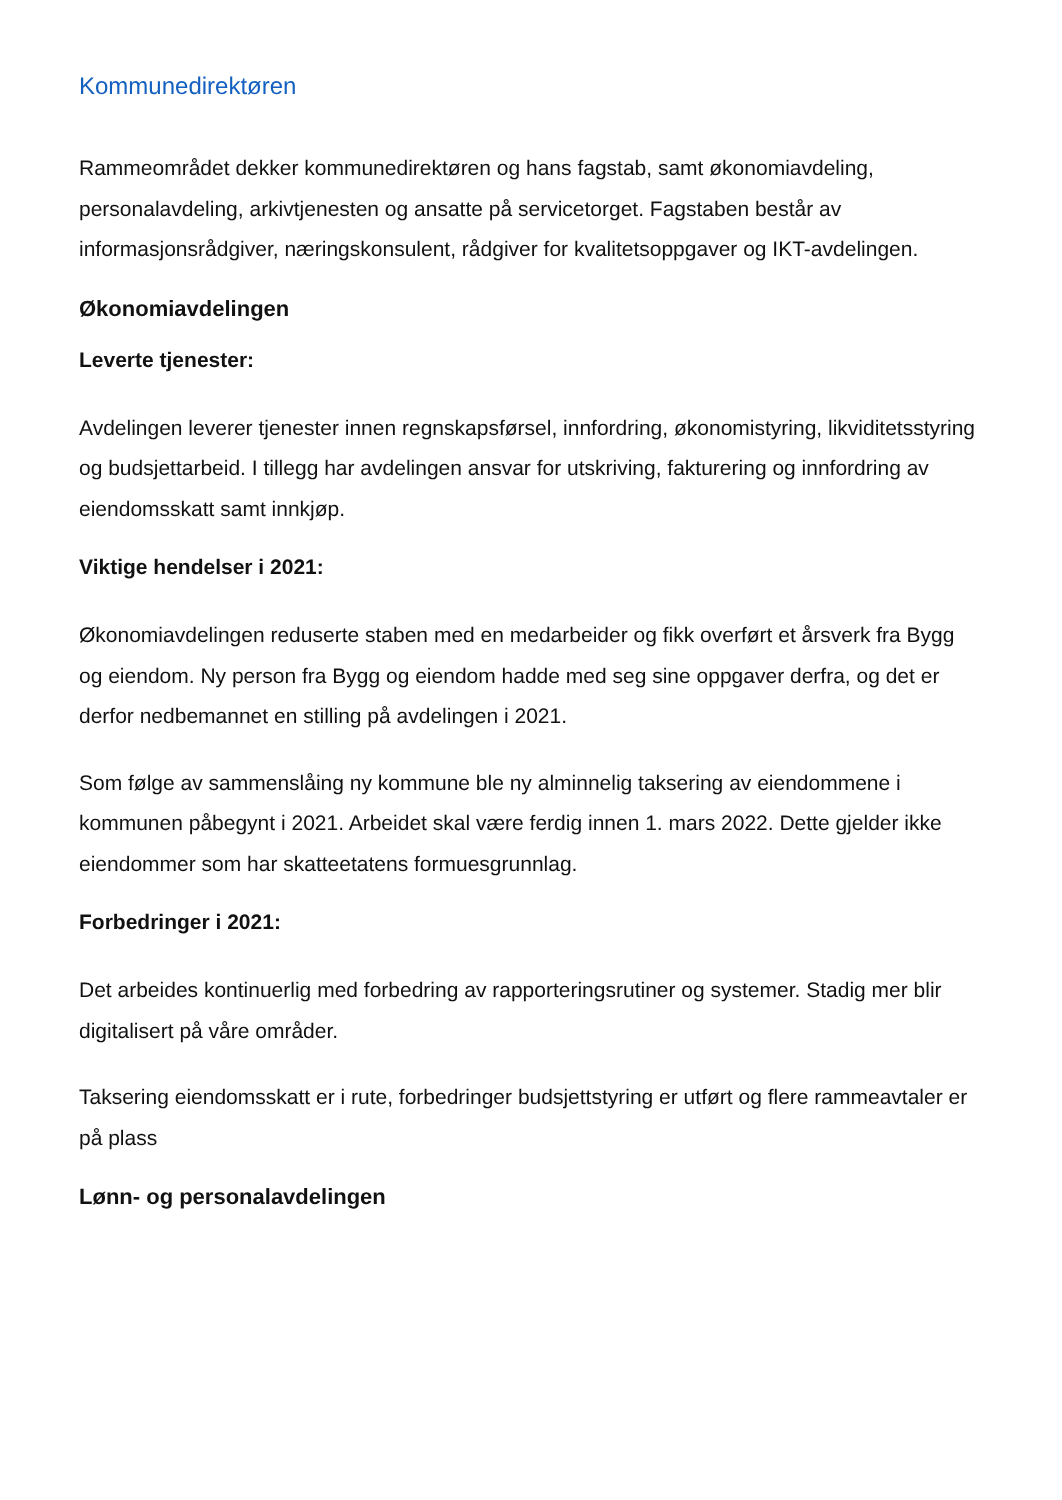Kommunedirektøren
Rammeområdet dekker kommunedirektøren og hans fagstab, samt økonomiavdeling, personalavdeling, arkivtjenesten og ansatte på servicetorget. Fagstaben består av informasjonsrådgiver, næringskonsulent, rådgiver for kvalitetsoppgaver og IKT-avdelingen.
Økonomiavdelingen
Leverte tjenester:
Avdelingen leverer tjenester innen regnskapsførsel, innfordring, økonomistyring, likviditetsstyring og budsjettarbeid. I tillegg har avdelingen ansvar for utskriving, fakturering og innfordring av eiendomsskatt samt innkjøp.
Viktige hendelser i 2021:
Økonomiavdelingen reduserte staben med en medarbeider og fikk overført et årsverk fra Bygg og eiendom. Ny person fra Bygg og eiendom hadde med seg sine oppgaver derfra, og det er derfor nedbemannet en stilling på avdelingen i 2021.
Som følge av sammenslåing ny kommune ble ny alminnelig taksering av eiendommene i kommunen påbegynt i 2021. Arbeidet skal være ferdig innen 1. mars 2022. Dette gjelder ikke eiendommer som har skatteetatens formuesgrunnlag.
Forbedringer i 2021:
Det arbeides kontinuerlig med forbedring av rapporteringsrutiner og systemer. Stadig mer blir digitalisert på våre områder.
Taksering eiendomsskatt er i rute, forbedringer budsjettstyring er utført og flere rammeavtaler er på plass
Lønn- og personalavdelingen